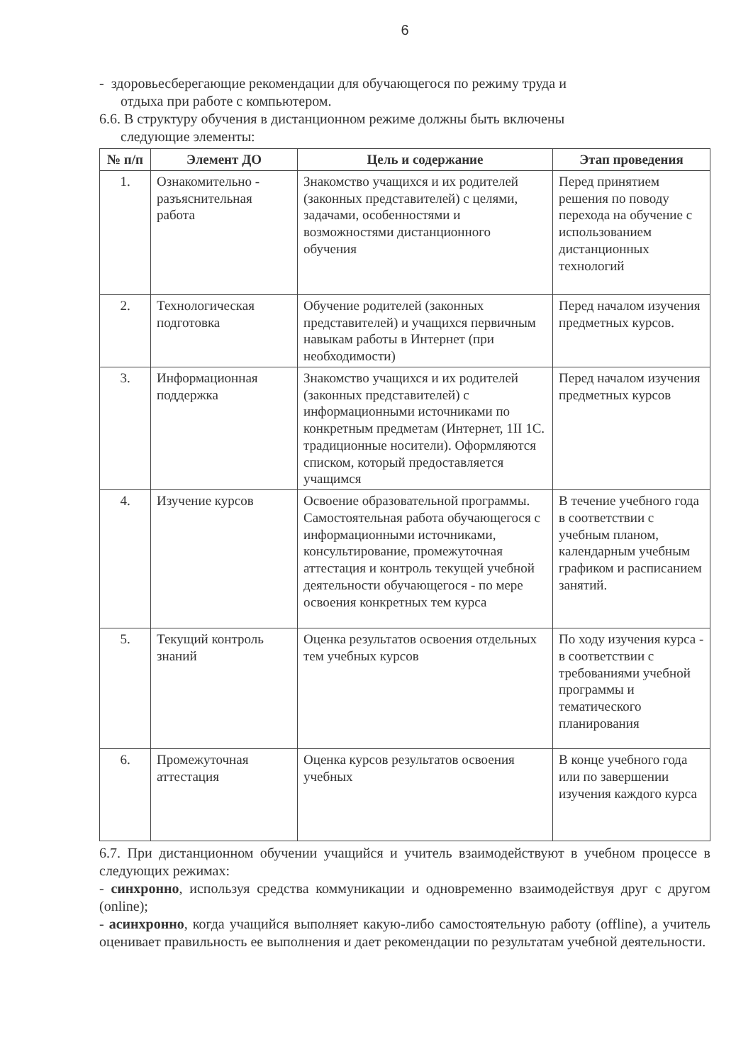6
- здоровьесберегающие рекомендации для обучающегося по режиму труда и
отдыха при работе с компьютером.
6.6. В структуру обучения в дистанционном режиме должны быть включены
следующие элементы:
| № п/п | Элемент ДО | Цель и содержание | Этап проведения |
| --- | --- | --- | --- |
| 1. | Ознакомительно - разъяснительная работа | Знакомство учащихся и их родителей (законных представителей) с целями, задачами, особенностями и возможностями дистанционного обучения | Перед принятием решения по поводу перехода на обучение с использованием дистанционных технологий |
| 2. | Технологическая подготовка | Обучение родителей (законных представителей) и учащихся первичным навыкам работы в Интернет (при необходимости) | Перед началом изучения предметных курсов. |
| 3. | Информационная поддержка | Знакомство учащихся и их родителей (законных представителей) с информационными источниками по конкретным предметам (Интернет, 1II 1С. традиционные носители). Оформляются списком, который предоставляется учащимся | Перед началом изучения предметных курсов |
| 4. | Изучение курсов | Освоение образовательной программы. Самостоятельная работа обучающегося с информационными источниками, консультирование, промежуточная аттестация и контроль текущей учебной деятельности обучающегося - по мере освоения конкретных тем курса | В течение учебного года в соответствии с учебным планом, календарным учебным графиком и расписанием занятий. |
| 5. | Текущий контроль знаний | Оценка результатов освоения отдельных тем учебных курсов | По ходу изучения курса - в соответствии с требованиями учебной программы и тематического планирования |
| 6. | Промежуточная аттестация | Оценка курсов результатов освоения учебных | В конце учебного года или по завершении изучения каждого курса |
6.7. При дистанционном обучении учащийся и учитель взаимодействуют в учебном процессе в следующих режимах:
- синхронно, используя средства коммуникации и одновременно взаимодействуя друг с другом (online);
- асинхронно, когда учащийся выполняет какую-либо самостоятельную работу (offline), а учитель оценивает правильность ее выполнения и дает рекомендации по результатам учебной деятельности.